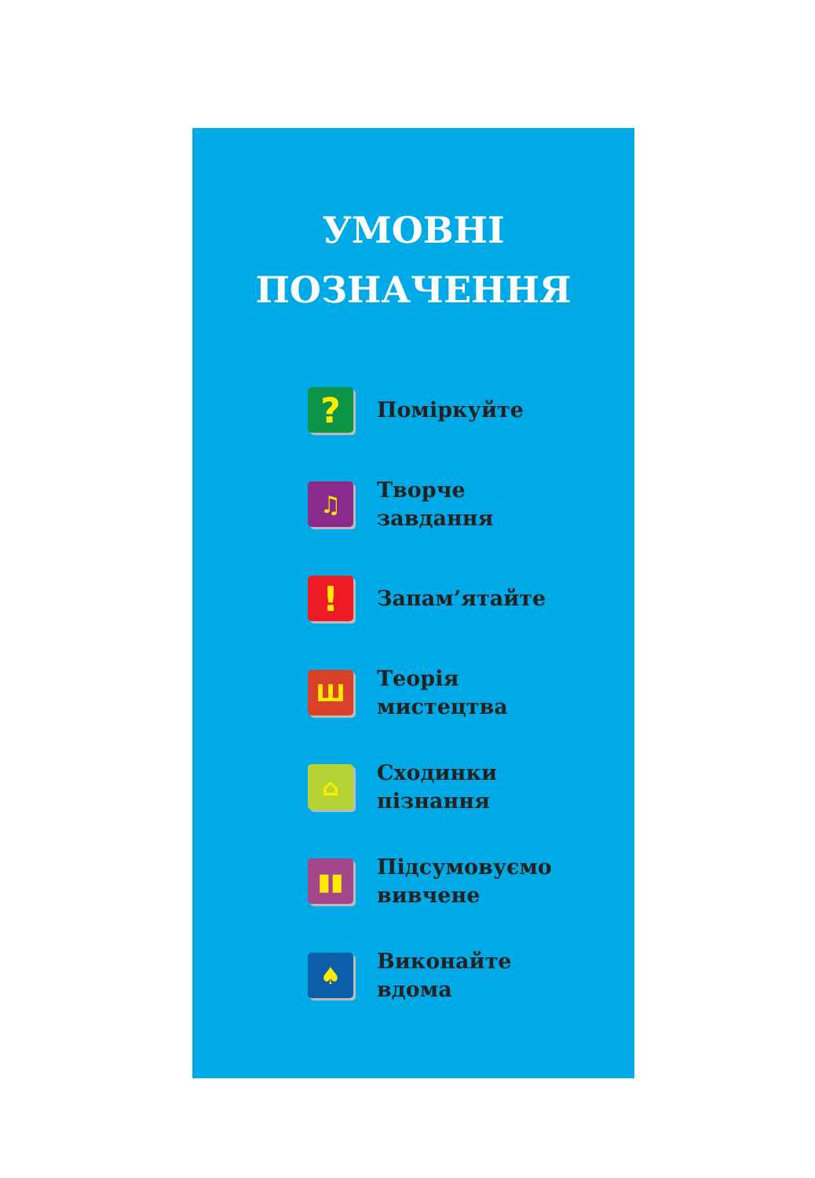УМОВНІ
ПОЗНАЧЕННЯ
?
Поміркуйте
♫
Творче
завдання
!
Запам’ятайте
Ш
Теорія
мистецтва
⌂
Сходинки
пізнання
▮▮
Підсумовуємо
вивчене
♠
Виконайте
вдома